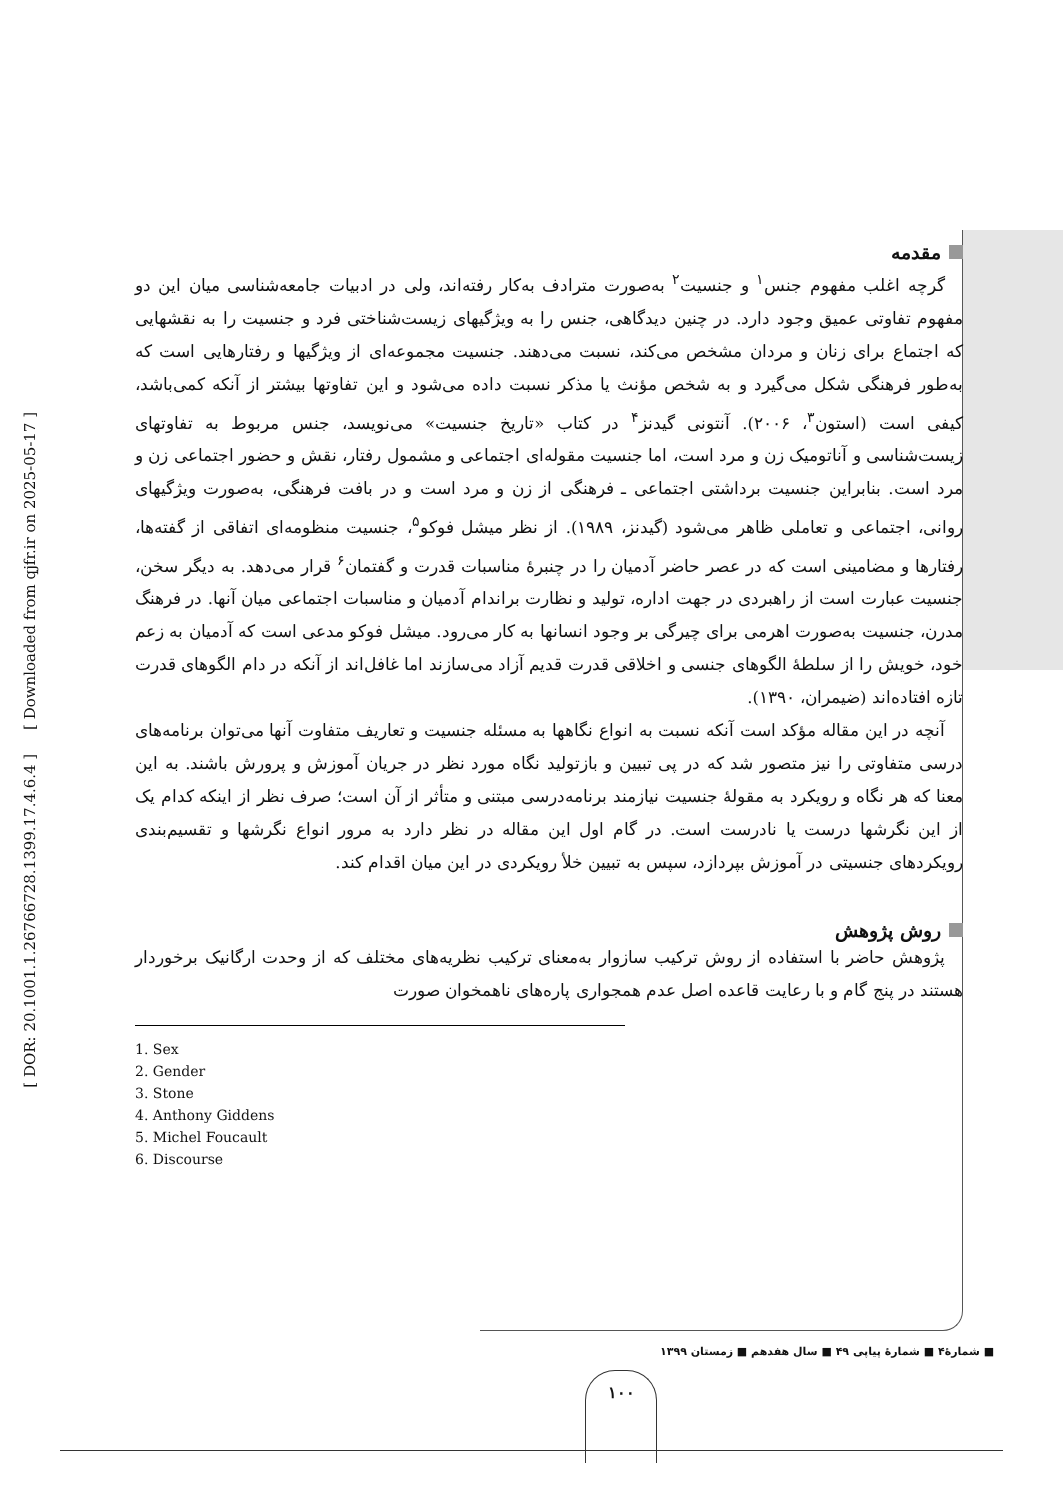[ DOR: 20.1001.1.26766728.1399.17.4.6.4 ] [ Downloaded from qjfr.ir on 2025-05-17 ]
مقدمه
گرچه اغلب مفهوم جنس<sup>۱</sup> و جنسیت<sup>۲</sup> به‌صورت مترادف به‌کار رفته‌اند، ولی در ادبیات جامعه‌شناسی میان این دو مفهوم تفاوتی عمیق وجود دارد. در چنین دیدگاهی، جنس را به ویژگیهای زیست‌شناختی فرد و جنسیت را به نقشهایی که اجتماع برای زنان و مردان مشخص می‌کند، نسبت می‌دهند. جنسیت مجموعه‌ای از ویژگیها و رفتارهایی است که به‌طور فرهنگی شکل می‌گیرد و به شخص مؤنث یا مذکر نسبت داده می‌شود و این تفاوتها بیشتر از آنکه کمی‌باشد، کیفی است (استون<sup>۳</sup>، ۲۰۰۶). آنتونی گیدنز<sup>۴</sup> در کتاب «تاریخ جنسیت» می‌نویسد، جنس مربوط به تفاوتهای زیست‌شناسی و آناتومیک زن و مرد است، اما جنسیت مقوله‌ای اجتماعی و مشمول رفتار، نقش و حضور اجتماعی زن و مرد است. بنابراین جنسیت برداشتی اجتماعی ـ فرهنگی از زن و مرد است و در بافت فرهنگی، به‌صورت ویژگیهای روانی، اجتماعی و تعاملی ظاهر می‌شود (گیدنز، ۱۹۸۹). از نظر میشل فوکو<sup>۵</sup>، جنسیت منظومه‌ای اتفاقی از گفته‌ها، رفتارها و مضامینی است که در عصر حاضر آدمیان را در چنبرهٔ مناسبات قدرت و گفتمان<sup>۶</sup> قرار می‌دهد. به دیگر سخن، جنسیت عبارت است از راهبردی در جهت اداره، تولید و نظارت براندام آدمیان و مناسبات اجتماعی میان آنها. در فرهنگ مدرن، جنسیت به‌صورت اهرمی برای چیرگی بر وجود انسانها به کار می‌رود. میشل فوکو مدعی است که آدمیان به زعم خود، خویش را از سلطهٔ الگوهای جنسی و اخلاقی قدرت قدیم آزاد می‌سازند اما غافل‌اند از آنکه در دام الگوهای قدرت تازه افتاده‌اند (ضیمران، ۱۳۹۰).
آنچه در این مقاله مؤکد است آنکه نسبت به انواع نگاهها به مسئله جنسیت و تعاریف متفاوت آنها می‌توان برنامه‌های درسی متفاوتی را نیز متصور شد که در پی تبیین و بازتولید نگاه مورد نظر در جریان آموزش و پرورش باشند. به این معنا که هر نگاه و رویکرد به مقولهٔ جنسیت نیازمند برنامه‌درسی مبتنی و متأثر از آن است؛ صرف نظر از اینکه کدام یک از این نگرشها درست یا نادرست است. در گام اول این مقاله در نظر دارد به مرور انواع نگرشها و تقسیم‌بندی رویکردهای جنسیتی در آموزش بپردازد، سپس به تبیین خلأ رویکردی در این میان اقدام کند.
روش پژوهش
پژوهش حاضر با استفاده از روش ترکیب سازوار به‌معنای ترکیب نظریه‌های مختلف که از وحدت ارگانیک برخوردار هستند در پنج گام و با رعایت قاعده اصل عدم همجواری پاره‌های ناهمخوان صورت
1. Sex
2. Gender
3. Stone
4. Anthony Giddens
5. Michel Foucault
6. Discourse
■ شمارهٔ۴ ■ شمارهٔ پیاپی ۴۹ ■ سال هفدهم ■ زمستان ۱۳۹۹
۱۰۰